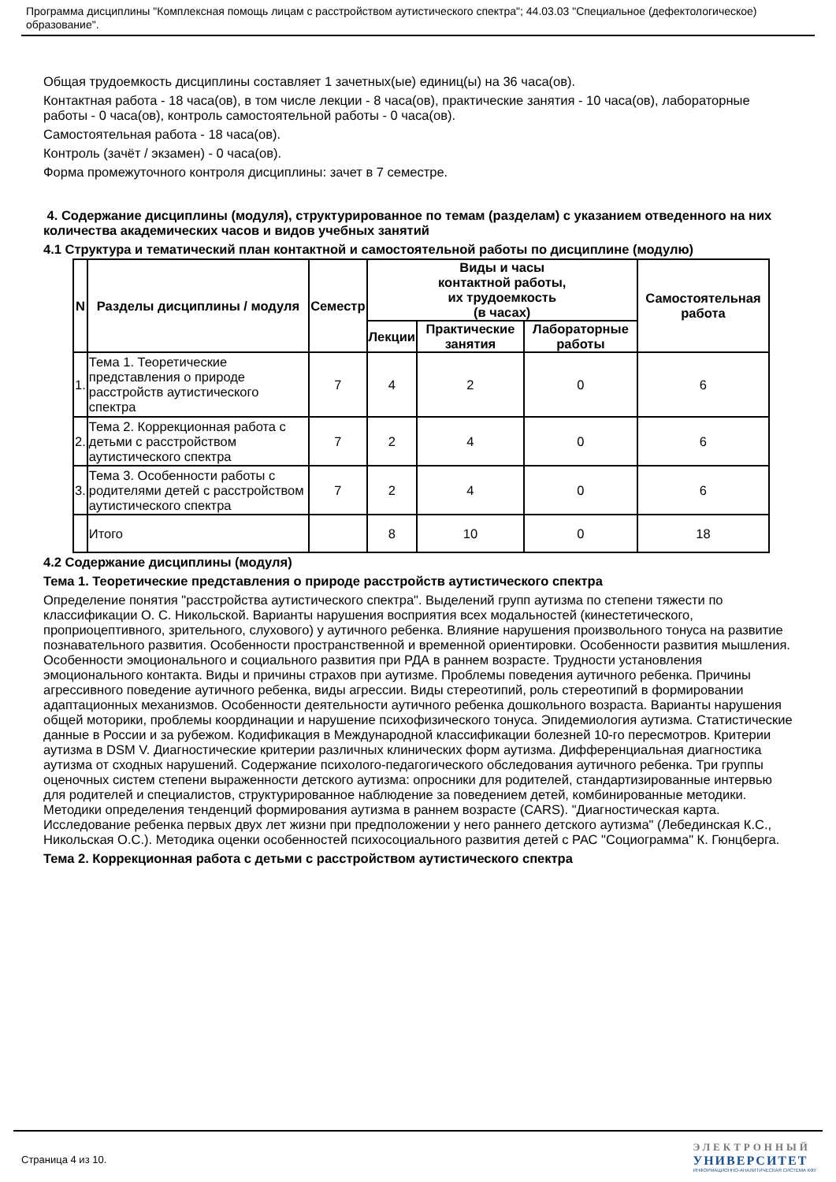Программа дисциплины "Комплексная помощь лицам с расстройством аутистического спектра"; 44.03.03 "Специальное (дефектологическое) образование".
Общая трудоемкость дисциплины составляет 1 зачетных(ые) единиц(ы) на 36 часа(ов).
Контактная работа - 18 часа(ов), в том числе лекции - 8 часа(ов), практические занятия - 10 часа(ов), лабораторные работы - 0 часа(ов), контроль самостоятельной работы - 0 часа(ов).
Самостоятельная работа - 18 часа(ов).
Контроль (зачёт / экзамен) - 0 часа(ов).
Форма промежуточного контроля дисциплины: зачет в 7 семестре.
4. Содержание дисциплины (модуля), структурированное по темам (разделам) с указанием отведенного на них количества академических часов и видов учебных занятий
4.1 Структура и тематический план контактной и самостоятельной работы по дисциплине (модулю)
| N | Разделы дисциплины / модуля | Семестр | Виды и часы контактной работы, их трудоемкость (в часах) | | | Самостоятельная работа |
| --- | --- | --- | --- | --- | --- | --- |
| | | | Лекции | Практические занятия | Лабораторные работы | |
| 1. | Тема 1. Теоретические представления о природе расстройств аутистического спектра | 7 | 4 | 2 | 0 | 6 |
| 2. | Тема 2. Коррекционная работа с детьми с расстройством аутистического спектра | 7 | 2 | 4 | 0 | 6 |
| 3. | Тема 3. Особенности работы с родителями детей с расстройством аутистического спектра | 7 | 2 | 4 | 0 | 6 |
| | Итого | | 8 | 10 | 0 | 18 |
4.2 Содержание дисциплины (модуля)
Тема 1. Теоретические представления о природе расстройств аутистического спектра
Определение понятия "расстройства аутистического спектра". Выделений групп аутизма по степени тяжести по классификации О. С. Никольской. Варианты нарушения восприятия всех модальностей (кинестетического, проприоцептивного, зрительного, слухового) у аутичного ребенка. Влияние нарушения произвольного тонуса на развитие познавательного развития. Особенности пространственной и временной ориентировки. Особенности развития мышления. Особенности эмоционального и социального развития при РДА в раннем возрасте. Трудности установления эмоционального контакта. Виды и причины страхов при аутизме. Проблемы поведения аутичного ребенка. Причины агрессивного поведение аутичного ребенка, виды агрессии. Виды стереотипий, роль стереотипий в формировании адаптационных механизмов. Особенности деятельности аутичного ребенка дошкольного возраста. Варианты нарушения общей моторики, проблемы координации и нарушение психофизического тонуса. Эпидемиология аутизма. Статистические данные в России и за рубежом. Кодификация в Международной классификации болезней 10-го пересмотров. Критерии аутизма в DSM V. Диагностические критерии различных клинических форм аутизма. Дифференциальная диагностика аутизма от сходных нарушений. Содержание психолого-педагогического обследования аутичного ребенка. Три группы оценочных систем степени выраженности детского аутизма: опросники для родителей, стандартизированные интервью для родителей и специалистов, структурированное наблюдение за поведением детей, комбинированные методики. Методики определения тенденций формирования аутизма в раннем возрасте (CARS). "Диагностическая карта. Исследование ребенка первых двух лет жизни при предположении у него раннего детского аутизма" (Лебединская К.С., Никольская О.С.). Методика оценки особенностей психосоциального развития детей с РАС "Социограмма" К. Гюнцберга.
Тема 2. Коррекционная работа с детьми с расстройством аутистического спектра
Страница 4 из 10.
ЭЛЕКТРОННЫЙ
УНИВЕРСИТЕТ
ИНФОРМАЦИОННО-АНАЛИТИЧЕСКАЯ СИСТЕМА КФУ